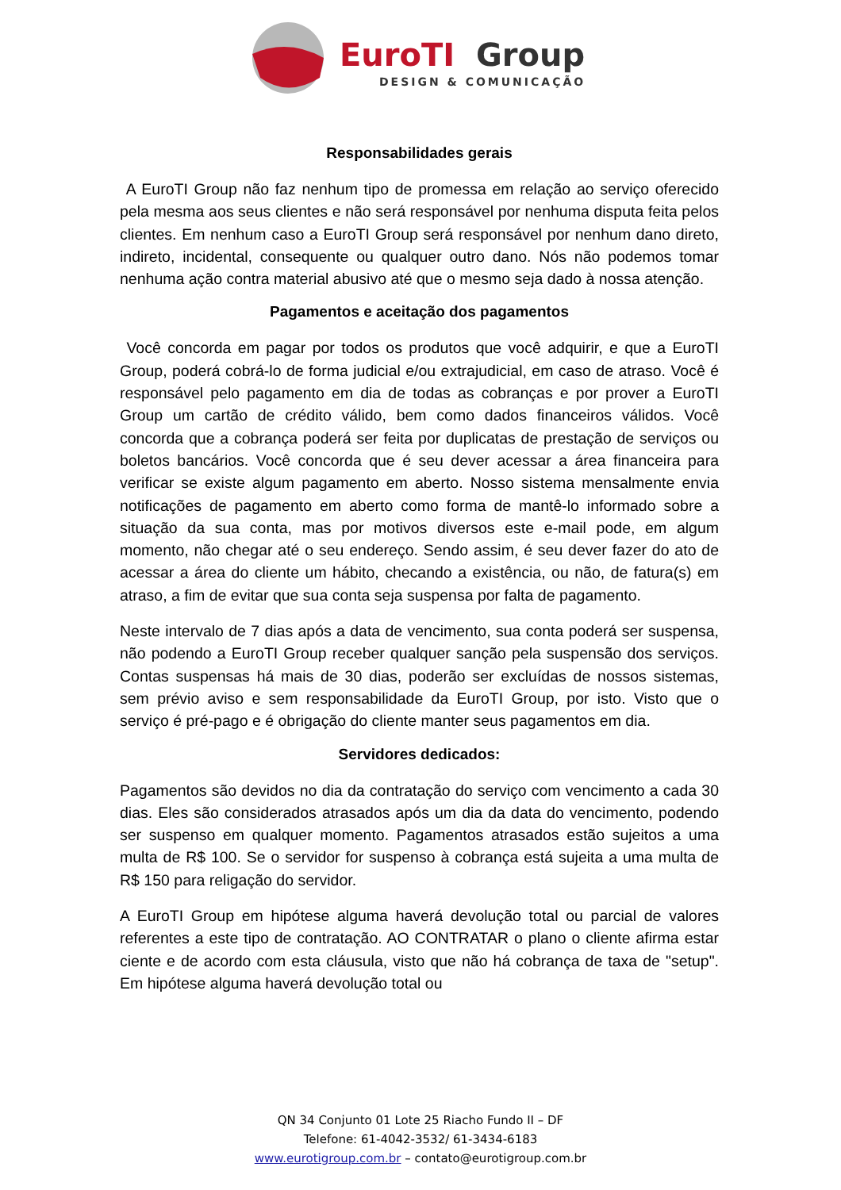EuroTI
Group
DESIGN & COMUNICAÇÃO
Responsabilidades gerais
A EuroTI Group não faz nenhum tipo de promessa em relação ao serviço oferecido pela mesma aos seus clientes e não será responsável por nenhuma disputa feita pelos clientes. Em nenhum caso a EuroTI Group será responsável por nenhum dano direto, indireto, incidental, consequente ou qualquer outro dano. Nós não podemos tomar nenhuma ação contra material abusivo até que o mesmo seja dado à nossa atenção.
Pagamentos e aceitação dos pagamentos
Você concorda em pagar por todos os produtos que você adquirir, e que a EuroTI Group, poderá cobrá-lo de forma judicial e/ou extrajudicial, em caso de atraso. Você é responsável pelo pagamento em dia de todas as cobranças e por prover a EuroTI Group um cartão de crédito válido, bem como dados financeiros válidos. Você concorda que a cobrança poderá ser feita por duplicatas de prestação de serviços ou boletos bancários. Você concorda que é seu dever acessar a área financeira para verificar se existe algum pagamento em aberto. Nosso sistema mensalmente envia notificações de pagamento em aberto como forma de mantê-lo informado sobre a situação da sua conta, mas por motivos diversos este e-mail pode, em algum momento, não chegar até o seu endereço. Sendo assim, é seu dever fazer do ato de acessar a área do cliente um hábito, checando a existência, ou não, de fatura(s) em atraso, a fim de evitar que sua conta seja suspensa por falta de pagamento.
Neste intervalo de 7 dias após a data de vencimento, sua conta poderá ser suspensa, não podendo a EuroTI Group receber qualquer sanção pela suspensão dos serviços. Contas suspensas há mais de 30 dias, poderão ser excluídas de nossos sistemas, sem prévio aviso e sem responsabilidade da EuroTI Group, por isto. Visto que o serviço é pré-pago e é obrigação do cliente manter seus pagamentos em dia.
Servidores dedicados:
Pagamentos são devidos no dia da contratação do serviço com vencimento a cada 30 dias. Eles são considerados atrasados após um dia da data do vencimento, podendo ser suspenso em qualquer momento. Pagamentos atrasados estão sujeitos a uma multa de R$ 100. Se o servidor for suspenso à cobrança está sujeita a uma multa de R$ 150 para religação do servidor.
A EuroTI Group em hipótese alguma haverá devolução total ou parcial de valores referentes a este tipo de contratação. AO CONTRATAR o plano o cliente afirma estar ciente e de acordo com esta cláusula, visto que não há cobrança de taxa de "setup". Em hipótese alguma haverá devolução total ou
QN 34 Conjunto 01 Lote 25 Riacho Fundo II – DF
Telefone: 61-4042-3532/ 61-3434-6183
www.eurotigroup.com.br – contato@eurotigroup.com.br